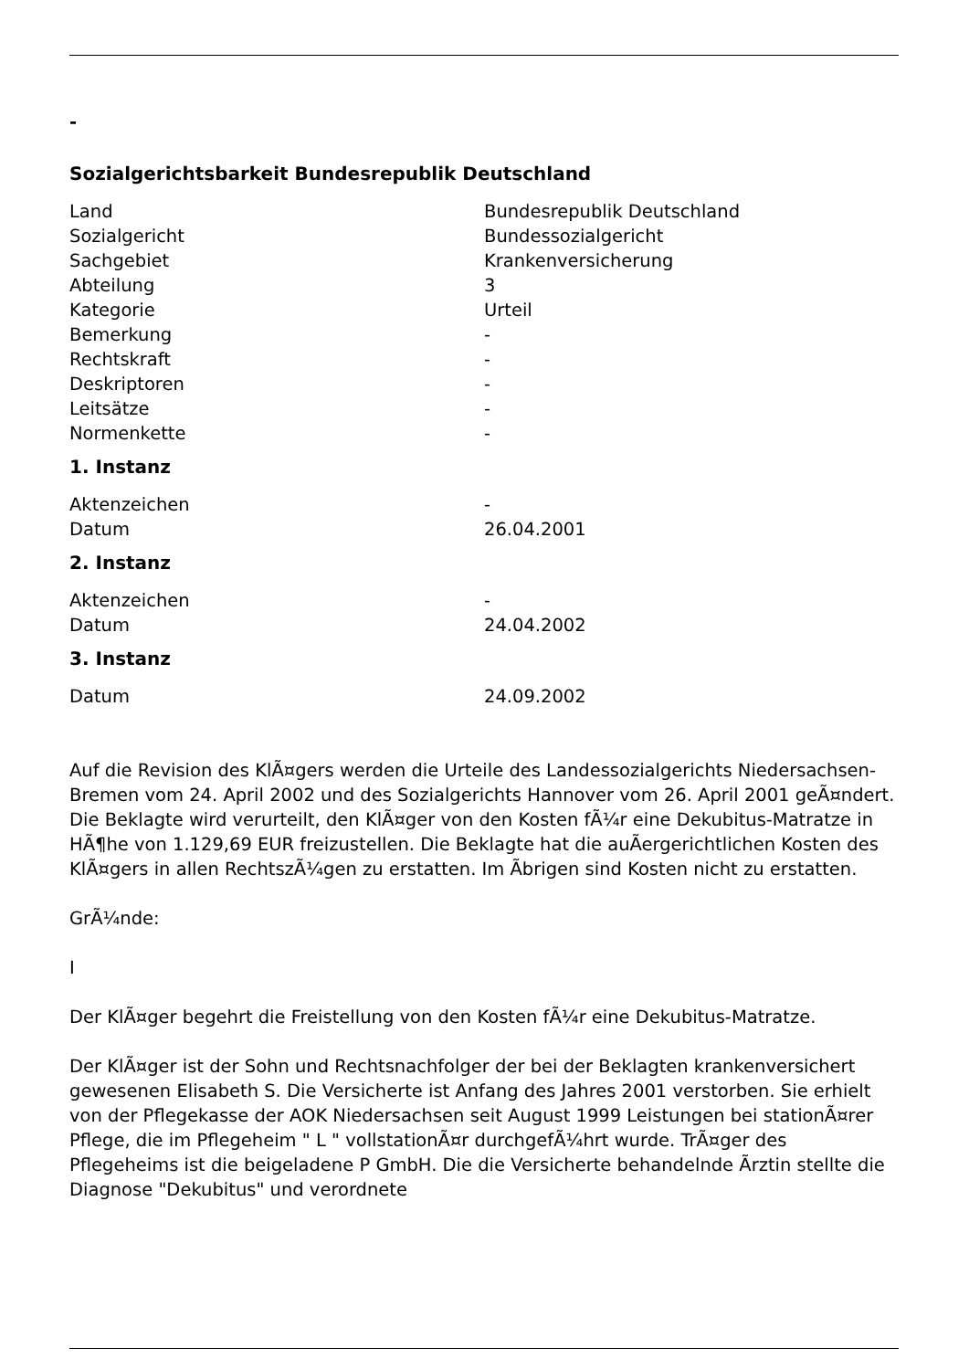-
Sozialgerichtsbarkeit Bundesrepublik Deutschland
| Land | Bundesrepublik Deutschland |
| Sozialgericht | Bundessozialgericht |
| Sachgebiet | Krankenversicherung |
| Abteilung | 3 |
| Kategorie | Urteil |
| Bemerkung | - |
| Rechtskraft | - |
| Deskriptoren | - |
| Leitsätze | - |
| Normenkette | - |
1. Instanz
| Aktenzeichen | - |
| Datum | 26.04.2001 |
2. Instanz
| Aktenzeichen | - |
| Datum | 24.04.2002 |
3. Instanz
| Datum | 24.09.2002 |
Auf die Revision des KlÃ¤gers werden die Urteile des Landessozialgerichts Niedersachsen-Bremen vom 24. April 2002 und des Sozialgerichts Hannover vom 26. April 2001 geÃ¤ndert. Die Beklagte wird verurteilt, den KlÃ¤ger von den Kosten fÃ¼r eine Dekubitus-Matratze in HÃ¶he von 1.129,69 EUR freizustellen. Die Beklagte hat die auÃergerichtlichen Kosten des KlÃ¤gers in allen RechtszÃ¼gen zu erstatten. Im Ãbrigen sind Kosten nicht zu erstatten.
GrÃ¼nde:
I
Der KlÃ¤ger begehrt die Freistellung von den Kosten fÃ¼r eine Dekubitus-Matratze.
Der KlÃ¤ger ist der Sohn und Rechtsnachfolger der bei der Beklagten krankenversichert gewesenen Elisabeth S. Die Versicherte ist Anfang des Jahres 2001 verstorben. Sie erhielt von der Pflegekasse der AOK Niedersachsen seit August 1999 Leistungen bei stationÃ¤rer Pflege, die im Pflegeheim " L " vollstationÃ¤r durchgefÃ¼hrt wurde. TrÃ¤ger des Pflegeheims ist die beigeladene P GmbH. Die die Versicherte behandelnde Ãrztin stellte die Diagnose "Dekubitus" und verordnete